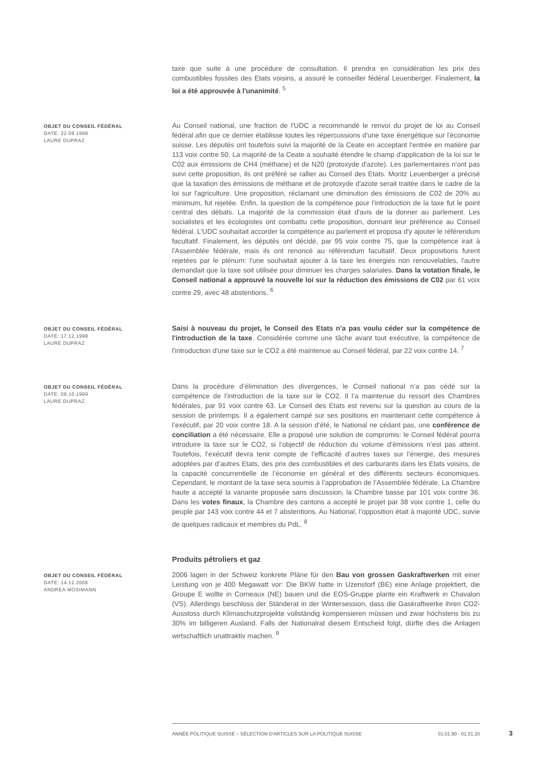taxe que suite à une procédure de consultation. Il prendra en considération les prix des combustibles fossiles des Etats voisins, a assuré le conseiller fédéral Leuenberger. Finalement, la loi a été approuvée à l'unanimité. <sup>5</sup>
OBJET DU CONSEIL FÉDÉRAL
DATE: 22.09.1998
LAURE DUPRAZ
Au Conseil national, une fraction de l'UDC a recommandé le renvoi du projet de loi au Conseil fédéral afin que ce dernier établisse toutes les répercussions d'une taxe énergétique sur l'économie suisse. Les députés ont toutefois suivi la majorité de la Ceate en acceptant l'entrée en matière par 113 voix contre 50. La majorité de la Ceate a souhaité étendre le champ d'application de la loi sur le C02 aux émissions de CH4 (méthane) et de N20 (protoxyde d'azote). Les parlementaires n'ont pas suivi cette proposition, ils ont préféré se rallier au Conseil des Etats. Moritz Leuenberger a précisé que la taxation des émissions de méthane et de protoxyde d'azote serait traitée dans le cadre de la loi sur l'agriculture. Une proposition, réclamant une diminution des émissions de C02 de 20% au minimum, fut rejetée. Enfin, la question de la compétence pour l'introduction de la taxe fut le point central des débats. La majorité de la commission était d'avis de la donner au parlement. Les socialistes et les écologistes ont combattu cette proposition, donnant leur préférence au Conseil fédéral. L'UDC souhaitait accorder la compétence au parlement et proposa d'y ajouter le référendum facultatif. Finalement, les députés ont décidé, par 95 voix contre 75, que la compétence irait à l'Assemblée fédérale, mais ils ont renoncé au référendum facultatif. Deux propositions furent rejetées par le plénum: l'une souhaitait ajouter à la taxe les énergies non renouvelables, l'autre demandait que la taxe soit utilisée pour diminuer les charges salariales. Dans la votation finale, le Conseil national a approuvé la nouvelle loi sur la réduction des émissions de C02 par 61 voix contre 29, avec 48 abstentions. <sup>6</sup>
OBJET DU CONSEIL FÉDÉRAL
DATE: 17.12.1998
LAURE DUPRAZ
Saisi à nouveau du projet, le Conseil des Etats n'a pas voulu céder sur la compétence de l'introduction de la taxe. Considérée comme une tâche avant tout exécutive, la compétence de l'introduction d'une taxe sur le CO2 a été maintenue au Conseil fédéral, par 22 voix contre 14. <sup>7</sup>
OBJET DU CONSEIL FÉDÉRAL
DATE: 08.10.1999
LAURE DUPRAZ
Dans la procédure d’élimination des divergences, le Conseil national n’a pas cédé sur la compétence de l’introduction de la taxe sur le CO2. Il l’a maintenue du ressort des Chambres fédérales, par 91 voix contre 63. Le Conseil des Etats est revenu sur la question au cours de la session de printemps. Il a également campé sur ses positions en maintenant cette compétence à l’exécutif, par 20 voix contre 18. A la session d’été, le National ne cédant pas, une conférence de conciliation a été nécessaire. Elle a proposé une solution de compromis: le Conseil fédéral pourra introduire la taxe sur le CO2, si l’objectif de réduction du volume d’émissions n’est pas atteint. Toutefois, l’exécutif devra tenir compte de l’efficacité d’autres taxes sur l’énergie, des mesures adoptées par d’autres Etats, des prix des combustibles et des carburants dans les Etats voisins, de la capacité concurrentielle de l’économie en général et des différents secteurs économiques. Cependant, le montant de la taxe sera soumis à l’approbation de l’Assemblée fédérale. La Chambre haute a accepté la variante proposée sans discussion, la Chambre basse par 101 voix contre 36. Dans les votes finaux, la Chambre des cantons a accepté le projet par 38 voix contre 1, celle du peuple par 143 voix contre 44 et 7 abstentions. Au National, l’opposition était à majorité UDC, suivie de quelques radicaux et membres du PdL. <sup>8</sup>
Produits pétroliers et gaz
OBJET DU CONSEIL FÉDÉRAL
DATE: 14.12.2006
ANDREA MOSIMANN
2006 lagen in der Schweiz konkrete Pläne für den Bau von grossen Gaskraftwerken mit einer Leistung von je 400 Megawatt vor: Die BKW hatte in Uzenstorf (BE) eine Anlage projektiert, die Groupe E wollte in Corneaux (NE) bauen und die EOS-Gruppe plante ein Kraftwerk in Chavalon (VS). Allerdings beschloss der Ständerat in der Wintersession, dass die Gaskraftwerke ihren CO2-Ausstoss durch Klimaschutzprojekte vollständig kompensieren müssen und zwar höchstens bis zu 30% im billigeren Ausland. Falls der Nationalrat diesem Entscheid folgt, dürfte dies die Anlagen wirtschaftlich unattraktiv machen. <sup>9</sup>
ANNÉE POLITIQUE SUISSE – SÉLECTION D'ARTICLES SUR LA POLITIQUE SUISSE 01.01.90 - 01.01.20
3